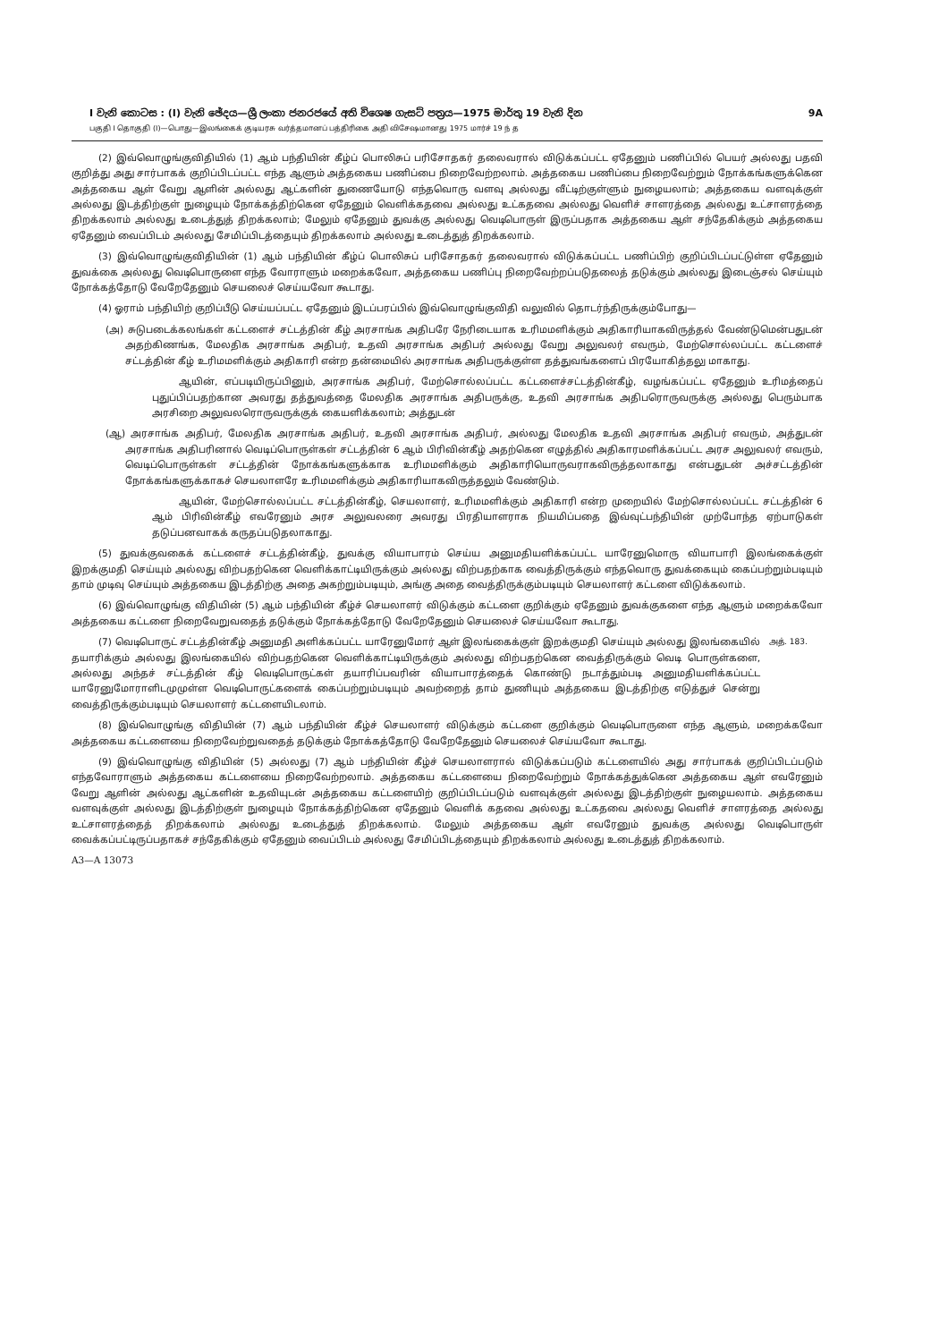I වැනි කොටස : (I) වැනි ඡේදය—ශ්‍රී ලංකා ජනරජයේ අති විශෙෂ ගැසට් පත්‍රය—1975 මාර්තු 19 වැනි දින 9A
பகுதி I தொகுதி (I)—பொது—இலங்கைக் குடியரசு வர்த்தமானப் பத்திரிகை அதி விசேஷமானது 1975 மார்ச் 19 ந் த
(2) இவ்வொழுங்குவிதியில் (1) ஆம் பந்தியின் கீழ்ப் பொலிசுப் பரிசோதகர் தலைவரால் விடுக்கப்பட்ட ஏதேனும் பணிப்பில் பெயர் அல்லது பதவி குறித்து அது சார்பாகக் குறிப்பிடப்பட்ட எந்த ஆளும் அத்தகைய பணிப்பை நிறைவேற்றலாம். அத்தகைய பணிப்பை நிறைவேற்றும் நோக்கங்களுக்கென அத்தகைய ஆள் வேறு ஆளின் அல்லது ஆட்களின் துணையோடு எந்தவொரு வளவு அல்லது வீட்டிற்குள்ளும் நுழையலாம்; அத்தகைய வளவுக்குள் அல்லது இடத்திற்குள் நுழையும் நோக்கத்திற்கென ஏதேனும் வெளிக்கதவை அல்லது உட்கதவை அல்லது வெளிச் சாளரத்தை அல்லது உட்சாளரத்தை திறக்கலாம் அல்லது உடைத்துத் திறக்கலாம்; மேலும் ஏதேனும் துவக்கு அல்லது வெடிபொருள் இருப்பதாக அத்தகைய ஆள் சந்தேகிக்கும் அத்தகைய ஏதேனும் வைப்பிடம் அல்லது சேமிப்பிடத்தையும் திறக்கலாம் அல்லது உடைத்துத் திறக்கலாம்.
(3) இவ்வொழுங்குவிதியின் (1) ஆம் பந்தியின் கீழ்ப் பொலிசுப் பரிசோதகர் தலைவரால் விடுக்கப்பட்ட பணிப்பிற் குறிப்பிடப்பட்டுள்ள ஏதேனும் துவக்கை அல்லது வெடிபொருளை எந்த வோராளும் மறைக்கவோ, அத்தகைய பணிப்பு நிறைவேற்றப்படுதலைத் தடுக்கும் அல்லது இடைஞ்சல் செய்யும் நோக்கத்தோடு வேறேதேனும் செயலைச் செய்யவோ கூடாது.
(4) ஓராம் பந்தியிற் குறிப்பீடு செய்யப்பட்ட ஏதேனும் இடப்பரப்பில் இவ்வொழுங்குவிதி வலுவில் தொடர்ந்திருக்கும்போது—
(அ) சுடுபடைக்கலங்கள் கட்டளைச் சட்டத்தின் கீழ் அரசாங்க அதிபரே நேரிடையாக உரிமமளிக்கும் அதிகாரியாகவிருத்தல் வேண்டுமென்பதுடன் அதற்கிணங்க, மேலதிக அரசாங்க அதிபர், உதவி அரசாங்க அதிபர் அல்லது வேறு அலுவலர் எவரும், மேற்சொல்லப்பட்ட கட்டளைச் சட்டத்தின் கீழ் உரிமமளிக்கும் அதிகாரி என்ற தன்மையில் அரசாங்க அதிபருக்குள்ள தத்துவங்களைப் பிரயோகித்தலு மாகாது.
ஆயின், எப்படியிருப்பினும், அரசாங்க அதிபர், மேற்சொல்லப்பட்ட கட்டளைச்சட்டத்தின்கீழ், வழங்கப்பட்ட ஏதேனும் உரிமத்தைப் புதுப்பிப்பதற்கான அவரது தத்துவத்தை மேலதிக அரசாங்க அதிபருக்கு, உதவி அரசாங்க அதிபரொருவருக்கு அல்லது பெரும்பாக அரசிறை அலுவலரொருவருக்குக் கையளிக்கலாம்; அத்துடன்
(ஆ) அரசாங்க அதிபர், மேலதிக அரசாங்க அதிபர், உதவி அரசாங்க அதிபர், அல்லது மேலதிக உதவி அரசாங்க அதிபர் எவரும், அத்துடன் அரசாங்க அதிபரினால் வெடிப்பொருள்கள் சட்டத்தின் 6 ஆம் பிரிவின்கீழ் அதற்கென எழுத்தில் அதிகாரமளிக்கப்பட்ட அரச அலுவலர் எவரும், வெடிப்பொருள்கள் சட்டத்தின் நோக்கங்களுக்காக உரிமமளிக்கும் அதிகாரியொருவராகவிருத்தலாகாது என்பதுடன் அச்சட்டத்தின் நோக்கங்களுக்காகச் செயலாளரே உரிமமளிக்கும் அதிகாரியாகவிருத்தலும் வேண்டும்.
ஆயின், மேற்சொல்லப்பட்ட சட்டத்தின்கீழ், செயலாளர், உரிமமளிக்கும் அதிகாரி என்ற முறையில் மேற்சொல்லப்பட்ட சட்டத்தின் 6 ஆம் பிரிவின்கீழ் எவரேனும் அரச அலுவலரை அவரது பிரதியாளராக நியமிப்பதை இவ்வுட்பந்தியின் முற்போந்த ஏற்பாடுகள் தடுப்பனவாகக் கருதப்படுதலாகாது.
(5) துவக்குவகைக் கட்டளைச் சட்டத்தின்கீழ், துவக்கு வியாபாரம் செய்ய அனுமதியளிக்கப்பட்ட யாரேனுமொரு வியாபாரி இலங்கைக்குள் இறக்குமதி செய்யும் அல்லது விற்பதற்கென வெளிக்காட்டியிருக்கும் அல்லது விற்பதற்காக வைத்திருக்கும் எந்தவொரு துவக்கையும் கைப்பற்றும்படியும் தாம் முடிவு செய்யும் அத்தகைய இடத்திற்கு அதை அகற்றும்படியும், அங்கு அதை வைத்திருக்கும்படியும் செயலாளர் கட்டளை விடுக்கலாம்.
(6) இவ்வொழுங்கு விதியின் (5) ஆம் பந்தியின் கீழ்ச் செயலாளர் விடுக்கும் கட்டளை குறிக்கும் ஏதேனும் துவக்குகளை எந்த ஆளும் மறைக்கவோ அத்தகைய கட்டளை நிறைவேறுவதைத் தடுக்கும் நோக்கத்தோடு வேறேதேனும் செயலைச் செய்யவோ கூடாது.
(7) வெடிபொருட் சட்டத்தின்கீழ் அனுமதி அளிக்கப்பட்ட யாரேனுமோர் ஆள் இலங்கைக்குள் இறக்குமதி செய்யும் அல்லது இலங்கையில் தயாரிக்கும் அல்லது இலங்கையில் விற்பதற்கென வெளிக்காட்டியிருக்கும் அல்லது விற்பதற்கென வைத்திருக்கும் வெடி பொருள்களை, அல்லது அந்தச் சட்டத்தின் கீழ் வெடிபொருட்கள் தயாரிப்பவரின் வியாபாரத்தைக் கொண்டு நடாத்தும்படி அனுமதியளிக்கப்பட்ட யாரேனுமோராளிடமுமுள்ள வெடிபொருட்களைக் கைப்பற்றும்படியும் அவற்றைத் தாம் துணியும் அத்தகைய இடத்திற்கு எடுத்துச் சென்று வைத்திருக்கும்படியும் செயலாளர் கட்டளையிடலாம்.
அத். 183.
(8) இவ்வொழுங்கு விதியின் (7) ஆம் பந்தியின் கீழ்ச் செயலாளர் விடுக்கும் கட்டளை குறிக்கும் வெடிபொருளை எந்த ஆளும், மறைக்கவோ அத்தகைய கட்டளையை நிறைவேற்றுவதைத் தடுக்கும் நோக்கத்தோடு வேறேதேனும் செயலைச் செய்யவோ கூடாது.
(9) இவ்வொழுங்கு விதியின் (5) அல்லது (7) ஆம் பந்தியின் கீழ்ச் செயலாளரால் விடுக்கப்படும் கட்டளையில் அது சார்பாகக் குறிப்பிடப்படும் எந்தவோராளும் அத்தகைய கட்டளையை நிறைவேற்றலாம். அத்தகைய கட்டளையை நிறைவேற்றும் நோக்கத்துக்கென அத்தகைய ஆள் எவரேனும் வேறு ஆளின் அல்லது ஆட்களின் உதவியுடன் அத்தகைய கட்டளையிற் குறிப்பிடப்படும் வளவுக்குள் அல்லது இடத்திற்குள் நுழையலாம். அத்தகைய வளவுக்குள் அல்லது இடத்திற்குள் நுழையும் நோக்கத்திற்கென ஏதேனும் வெளிக் கதவை அல்லது உட்கதவை அல்லது வெளிச் சாளரத்தை அல்லது உட்சாளரத்தைத் திறக்கலாம் அல்லது உடைத்துத் திறக்கலாம். மேலும் அத்தகைய ஆள் எவரேனும் துவக்கு அல்லது வெடிபொருள் வைக்கப்பட்டிருப்பதாகச் சந்தேகிக்கும் ஏதேனும் வைப்பிடம் அல்லது சேமிப்பிடத்தையும் திறக்கலாம் அல்லது உடைத்துத் திறக்கலாம்.
A3—A 13073